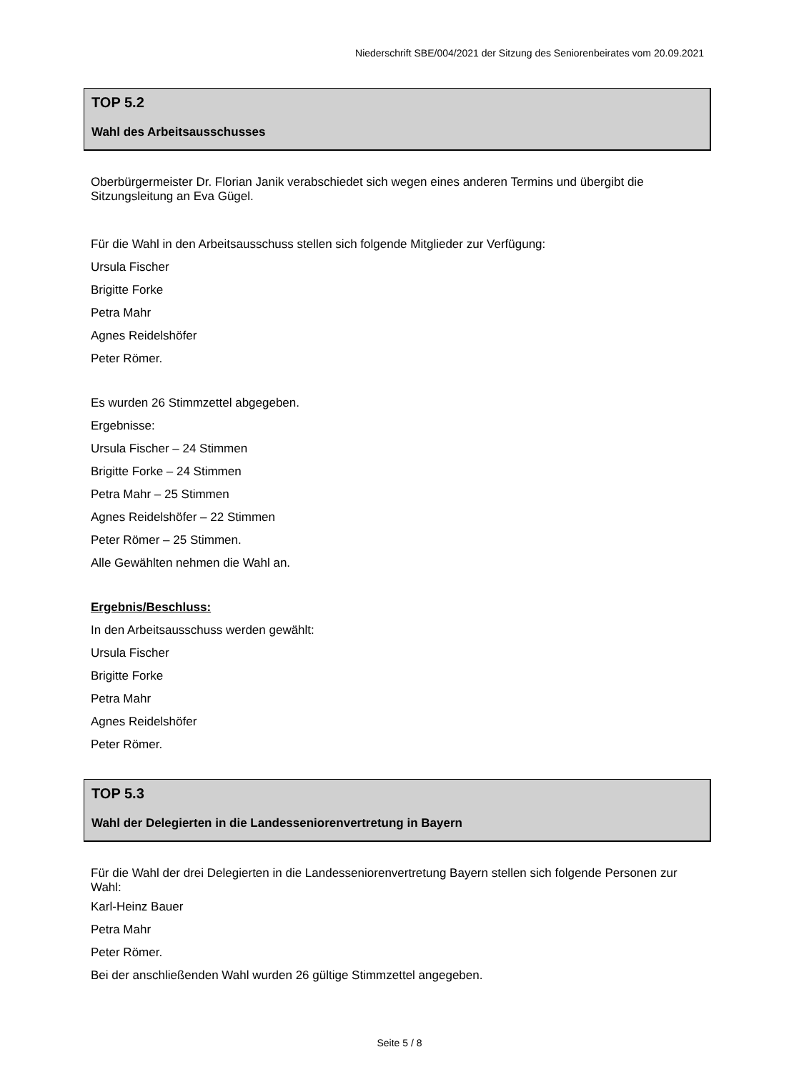Niederschrift SBE/004/2021 der Sitzung des Seniorenbeirates vom 20.09.2021
TOP 5.2
Wahl des Arbeitsausschusses
Oberbürgermeister Dr. Florian Janik verabschiedet sich wegen eines anderen Termins und übergibt die Sitzungsleitung an Eva Gügel.
Für die Wahl in den Arbeitsausschuss stellen sich folgende Mitglieder zur Verfügung:
Ursula Fischer
Brigitte Forke
Petra Mahr
Agnes Reidelshöfer
Peter Römer.
Es wurden 26 Stimmzettel abgegeben.
Ergebnisse:
Ursula Fischer – 24 Stimmen
Brigitte Forke – 24 Stimmen
Petra Mahr – 25 Stimmen
Agnes Reidelshöfer – 22 Stimmen
Peter Römer – 25 Stimmen.
Alle Gewählten nehmen die Wahl an.
Ergebnis/Beschluss:
In den Arbeitsausschuss werden gewählt:
Ursula Fischer
Brigitte Forke
Petra Mahr
Agnes Reidelshöfer
Peter Römer.
TOP 5.3
Wahl der Delegierten in die Landesseniorenvertretung in Bayern
Für die Wahl der drei Delegierten in die Landesseniorenvertretung Bayern stellen sich folgende Personen zur Wahl:
Karl-Heinz Bauer
Petra Mahr
Peter Römer.
Bei der anschließenden Wahl wurden 26 gültige Stimmzettel angegeben.
Seite 5 / 8